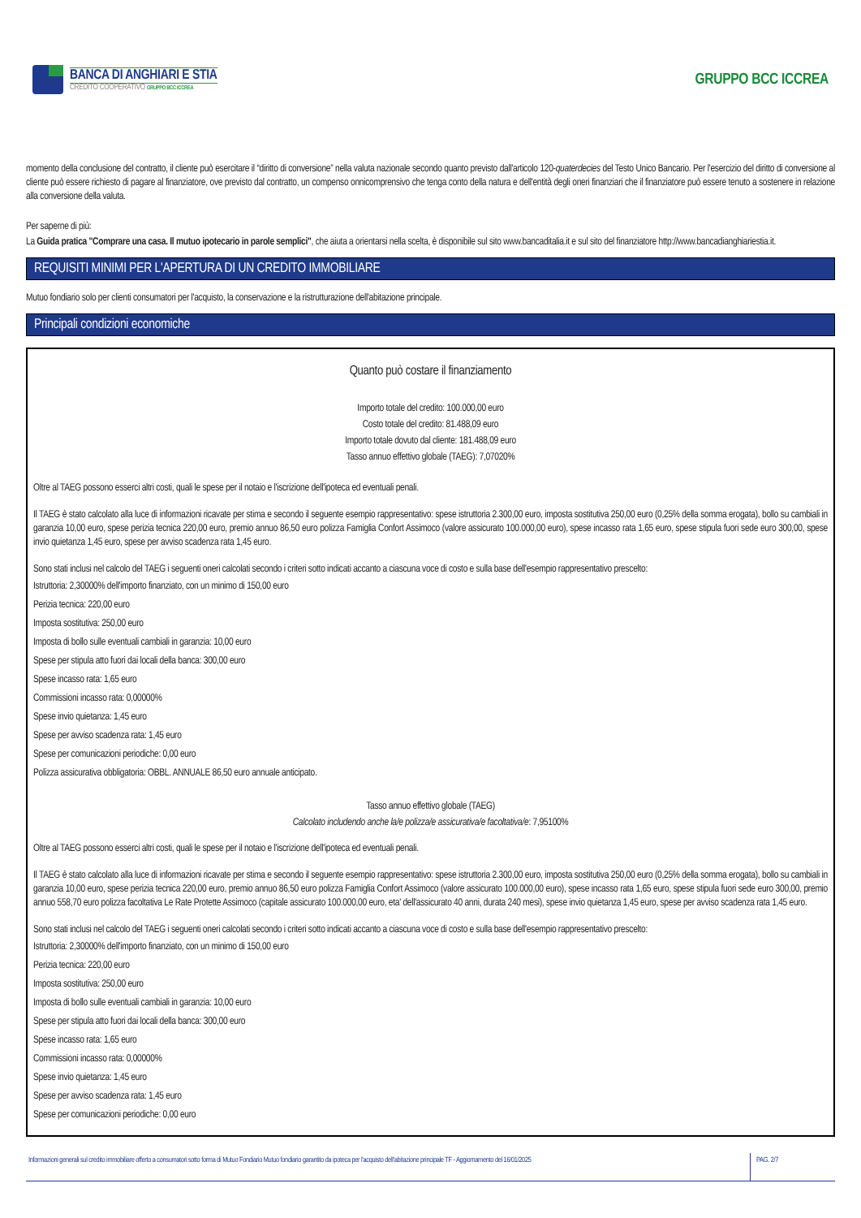BANCA DI ANGHIARI E STIA
CREDITO COOPERATIVO GRUPPO BCC ICCREA
GRUPPO BCC ICCREA
momento della conclusione del contratto, il cliente può esercitare il “diritto di conversione” nella valuta nazionale secondo quanto previsto dall'articolo 120-quaterdecies del Testo Unico Bancario. Per l'esercizio del diritto di conversione al cliente può essere richiesto di pagare al finanziatore, ove previsto dal contratto, un compenso onnicomprensivo che tenga conto della natura e dell'entità degli oneri finanziari che il finanziatore può essere tenuto a sostenere in relazione alla conversione della valuta.
Per saperne di più:
La Guida pratica "Comprare una casa. Il mutuo ipotecario in parole semplici", che aiuta a orientarsi nella scelta, è disponibile sul sito www.bancaditalia.it e sul sito del finanziatore http://www.bancadianghiariestia.it.
REQUISITI MINIMI PER L'APERTURA DI UN CREDITO IMMOBILIARE
Mutuo fondiario solo per clienti consumatori per l'acquisto, la conservazione e la ristrutturazione dell'abitazione principale.
Principali condizioni economiche
Quanto può costare il finanziamento
Importo totale del credito: 100.000,00 euro
Costo totale del credito: 81.488,09 euro
Importo totale dovuto dal cliente: 181.488,09 euro
Tasso annuo effettivo globale (TAEG): 7,07020%
Oltre al TAEG possono esserci altri costi, quali le spese per il notaio e l'iscrizione dell'ipoteca ed eventuali penali.
Il TAEG è stato calcolato alla luce di informazioni ricavate per stima e secondo il seguente esempio rappresentativo: spese istruttoria 2.300,00 euro, imposta sostitutiva 250,00 euro (0,25% della somma erogata), bollo su cambiali in garanzia 10,00 euro, spese perizia tecnica 220,00 euro, premio annuo 86,50 euro polizza Famiglia Confort Assimoco (valore assicurato 100.000,00 euro), spese incasso rata 1,65 euro, spese stipula fuori sede euro 300,00, spese invio quietanza 1,45 euro, spese per avviso scadenza rata 1,45 euro.
Sono stati inclusi nel calcolo del TAEG i seguenti oneri calcolati secondo i criteri sotto indicati accanto a ciascuna voce di costo e sulla base dell'esempio rappresentativo prescelto:
Istruttoria: 2,30000% dell'importo finanziato, con un minimo di 150,00 euro
Perizia tecnica: 220,00 euro
Imposta sostitutiva: 250,00 euro
Imposta di bollo sulle eventuali cambiali in garanzia: 10,00 euro
Spese per stipula atto fuori dai locali della banca: 300,00 euro
Spese incasso rata: 1,65 euro
Commissioni incasso rata: 0,00000%
Spese invio quietanza: 1,45 euro
Spese per avviso scadenza rata: 1,45 euro
Spese per comunicazioni periodiche: 0,00 euro
Polizza assicurativa obbligatoria: OBBL. ANNUALE 86,50 euro annuale anticipato.
Tasso annuo effettivo globale (TAEG)
Calcolato includendo anche la/e polizza/e assicurativa/e facoltativa/e: 7,95100%
Oltre al TAEG possono esserci altri costi, quali le spese per il notaio e l'iscrizione dell'ipoteca ed eventuali penali.
Il TAEG è stato calcolato alla luce di informazioni ricavate per stima e secondo il seguente esempio rappresentativo: spese istruttoria 2.300,00 euro, imposta sostitutiva 250,00 euro (0,25% della somma erogata), bollo su cambiali in garanzia 10,00 euro, spese perizia tecnica 220,00 euro, premio annuo 86,50 euro polizza Famiglia Confort Assimoco (valore assicurato 100.000,00 euro), spese incasso rata 1,65 euro, spese stipula fuori sede euro 300,00, premio annuo 558,70 euro polizza facoltativa Le Rate Protette Assimoco (capitale assicurato 100.000,00 euro, eta' dell'assicurato 40 anni, durata 240 mesi), spese invio quietanza 1,45 euro, spese per avviso scadenza rata 1,45 euro.
Sono stati inclusi nel calcolo del TAEG i seguenti oneri calcolati secondo i criteri sotto indicati accanto a ciascuna voce di costo e sulla base dell'esempio rappresentativo prescelto:
Istruttoria: 2,30000% dell'importo finanziato, con un minimo di 150,00 euro
Perizia tecnica: 220,00 euro
Imposta sostitutiva: 250,00 euro
Imposta di bollo sulle eventuali cambiali in garanzia: 10,00 euro
Spese per stipula atto fuori dai locali della banca: 300,00 euro
Spese incasso rata: 1,65 euro
Commissioni incasso rata: 0,00000%
Spese invio quietanza: 1,45 euro
Spese per avviso scadenza rata: 1,45 euro
Spese per comunicazioni periodiche: 0,00 euro
Informazioni generali sul credito immobiliare offerto a consumatori sotto forma di Mutuo Fondiario Mutuo fondiario garantito da ipoteca per l'acquisto dell'abitazione principale TF - Aggiornamento del 16/01/2025
PAG. 2/7